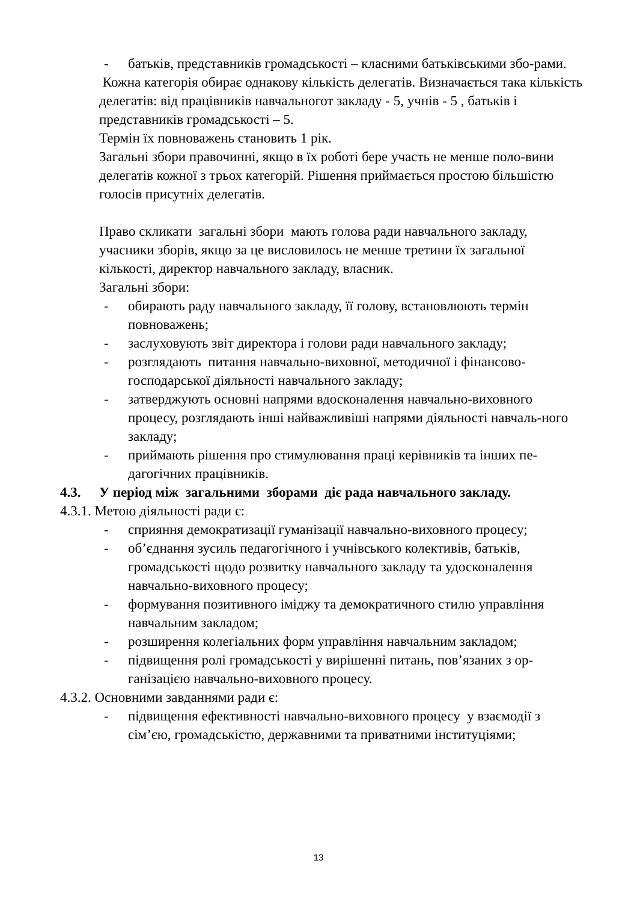- батьків, представників громадськості – класними батьківськими збо-рами.
Кожна категорія обирає однакову кількість делегатів. Визначається така кількість делегатів: від працівників навчальногот закладу - 5, учнів - 5 , батьків і представників громадськості – 5.
Термін їх повноважень становить 1 рік.
Загальні збори правочинні, якщо в їх роботі бере участь не менше поло-вини делегатів кожної з трьох категорій. Рішення приймається простою більшістю голосів присутніх делегатів.
Право скликати загальні збори мають голова ради навчального закладу, учасники зборів, якщо за це висловилось не менше третини їх загальної кількості, директор навчального закладу, власник.
Загальні збори:
- обирають раду навчального закладу, її голову, встановлюють термін повноважень;
- заслуховують звіт директора і голови ради навчального закладу;
- розглядають питання навчально-виховної, методичної і фінансово-господарської діяльності навчального закладу;
- затверджують основні напрями вдосконалення навчально-виховного процесу, розглядають інші найважливіші напрями діяльності навчаль-ного закладу;
- приймають рішення про стимулювання праці керівників та інших пе-дагогічних працівників.
4.3. У період між загальними зборами діє рада навчального закладу.
4.3.1. Метою діяльності ради є:
- сприяння демократизації гуманізації навчально-виховного процесу;
- об’єднання зусиль педагогічного і учнівського колективів, батьків, громадськості щодо розвитку навчального закладу та удосконалення навчально-виховного процесу;
- формування позитивного іміджу та демократичного стилю управління навчальним закладом;
- розширення колегіальних форм управління навчальним закладом;
- підвищення ролі громадськості у вирішенні питань, пов’язаних з ор-ганізацією навчально-виховного процесу.
4.3.2. Основними завданнями ради є:
- підвищення ефективності навчально-виховного процесу у взаємодії з сім’єю, громадськістю, державними та приватними інституціями;
13